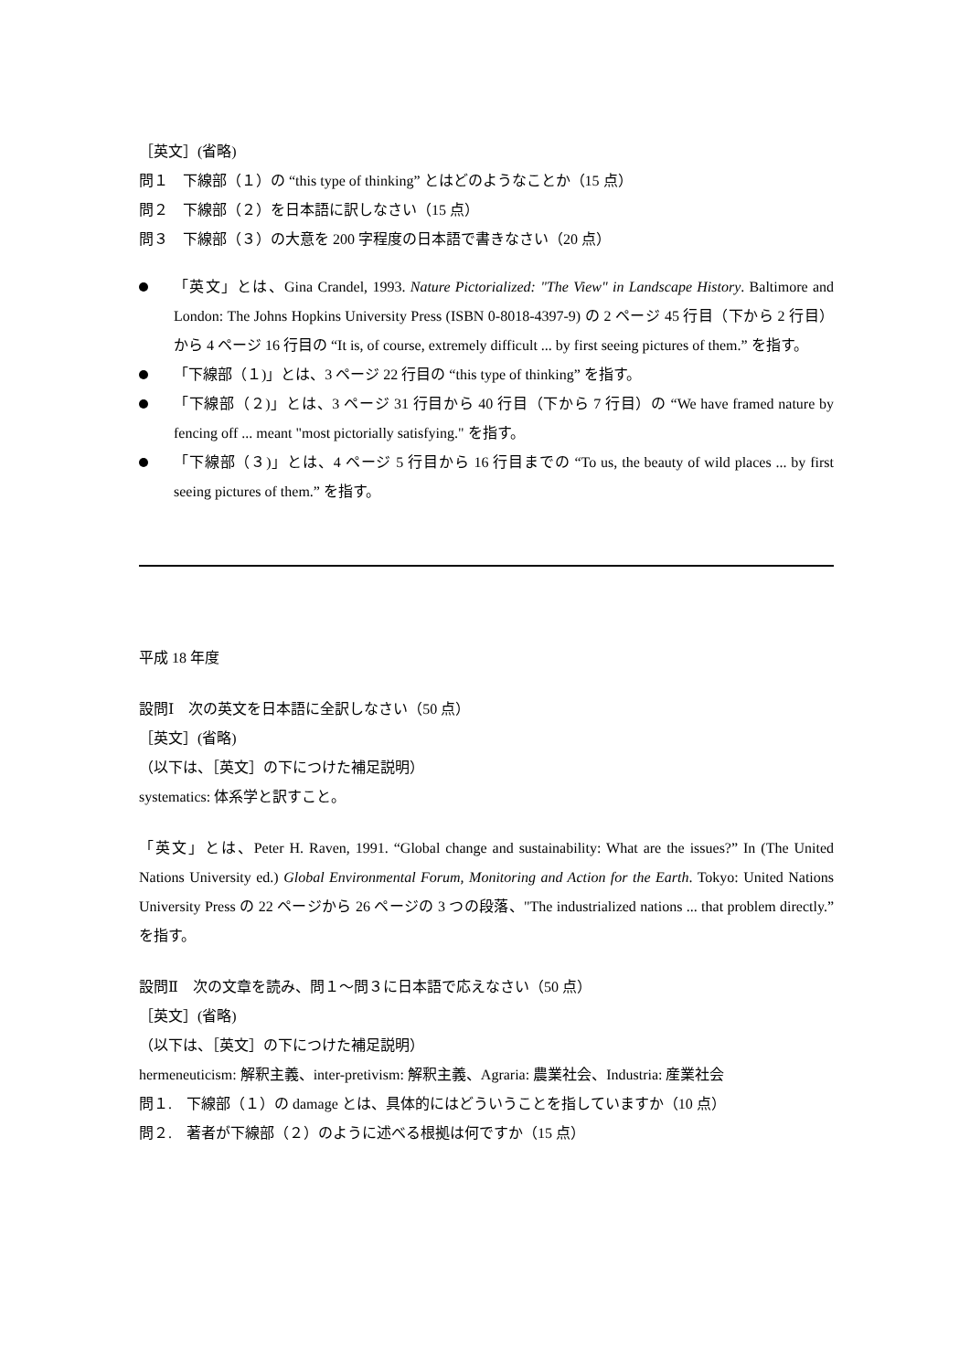［英文］(省略)
問１　下線部（１）の “this type of thinking” とはどのようなことか（15 点）
問２　下線部（２）を日本語に訳しなさい（15 点）
問３　下線部（３）の大意を 200 字程度の日本語で書きなさい（20 点）
「英文」とは、Gina Crandel, 1993. Nature Pictorialized: "The View" in Landscape History. Baltimore and London: The Johns Hopkins University Press (ISBN 0-8018-4397-9) の 2 ページ 45 行目（下から 2 行目）から 4 ページ 16 行目の “It is, of course, extremely difficult ... by first seeing pictures of them.” を指す。
「下線部（１)」とは、3 ページ 22 行目の “this type of thinking” を指す。
「下線部（２)」とは、3 ページ 31 行目から 40 行目（下から 7 行目）の “We have framed nature by fencing off ... meant "most pictorially satisfying." を指す。
「下線部（３)」とは、4 ページ 5 行目から 16 行目までの “To us, the beauty of wild places ... by first seeing pictures of them.” を指す。
平成 18 年度
設問Ⅰ　次の英文を日本語に全訳しなさい（50 点）
［英文］(省略)
（以下は、［英文］の下につけた補足説明）
systematics: 体系学と訳すこと。
「英文」とは、Peter H. Raven, 1991. “Global change and sustainability: What are the issues?” In (The United Nations University ed.) Global Environmental Forum, Monitoring and Action for the Earth. Tokyo: United Nations University Press の 22 ページから 26 ページの 3 つの段落、"The industrialized nations ... that problem directly.” を指す。
設問Ⅱ　次の文章を読み、問１～問３に日本語で応えなさい（50 点）
［英文］(省略)
（以下は、［英文］の下につけた補足説明）
hermeneuticism: 解釈主義、inter-pretivism: 解釈主義、Agraria: 農業社会、Industria: 産業社会
問１.　下線部（１）の damage とは、具体的にはどういうことを指していますか（10 点）
問２.　著者が下線部（２）のように述べる根拠は何ですか（15 点）